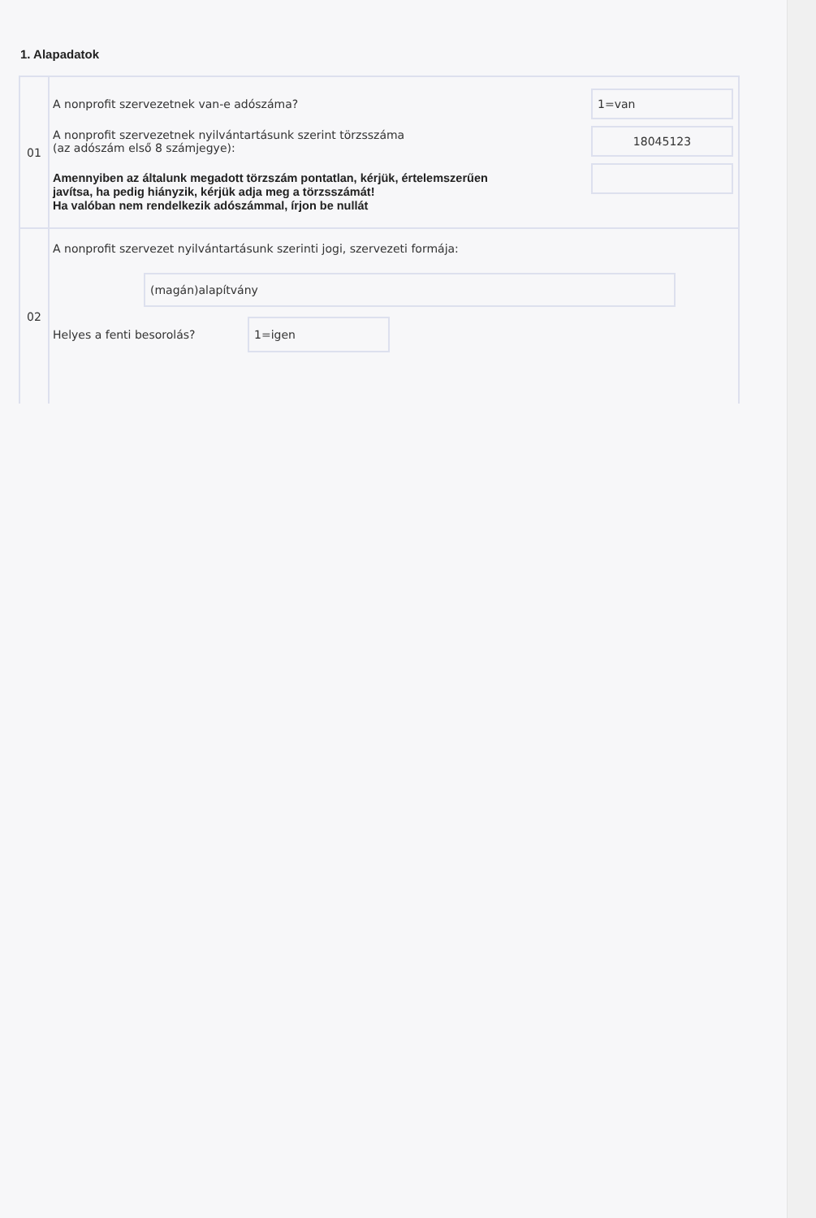1. Alapadatok
01
A nonprofit szervezetnek van-e adószáma?
1=van
A nonprofit szervezetnek nyilvántartásunk szerint törzsszáma
(az adószám első 8 számjegye):
18045123
Amennyiben az általunk megadott törzszám pontatlan, kérjük, értelemszerűen
javítsa, ha pedig hiányzik, kérjük adja meg a törzsszámát!
Ha valóban nem rendelkezik adószámmal, írjon be nullát
02
A nonprofit szervezet nyilvántartásunk szerinti jogi, szervezeti formája:
(magán)alapítvány
Helyes a fenti besorolás?
1=igen